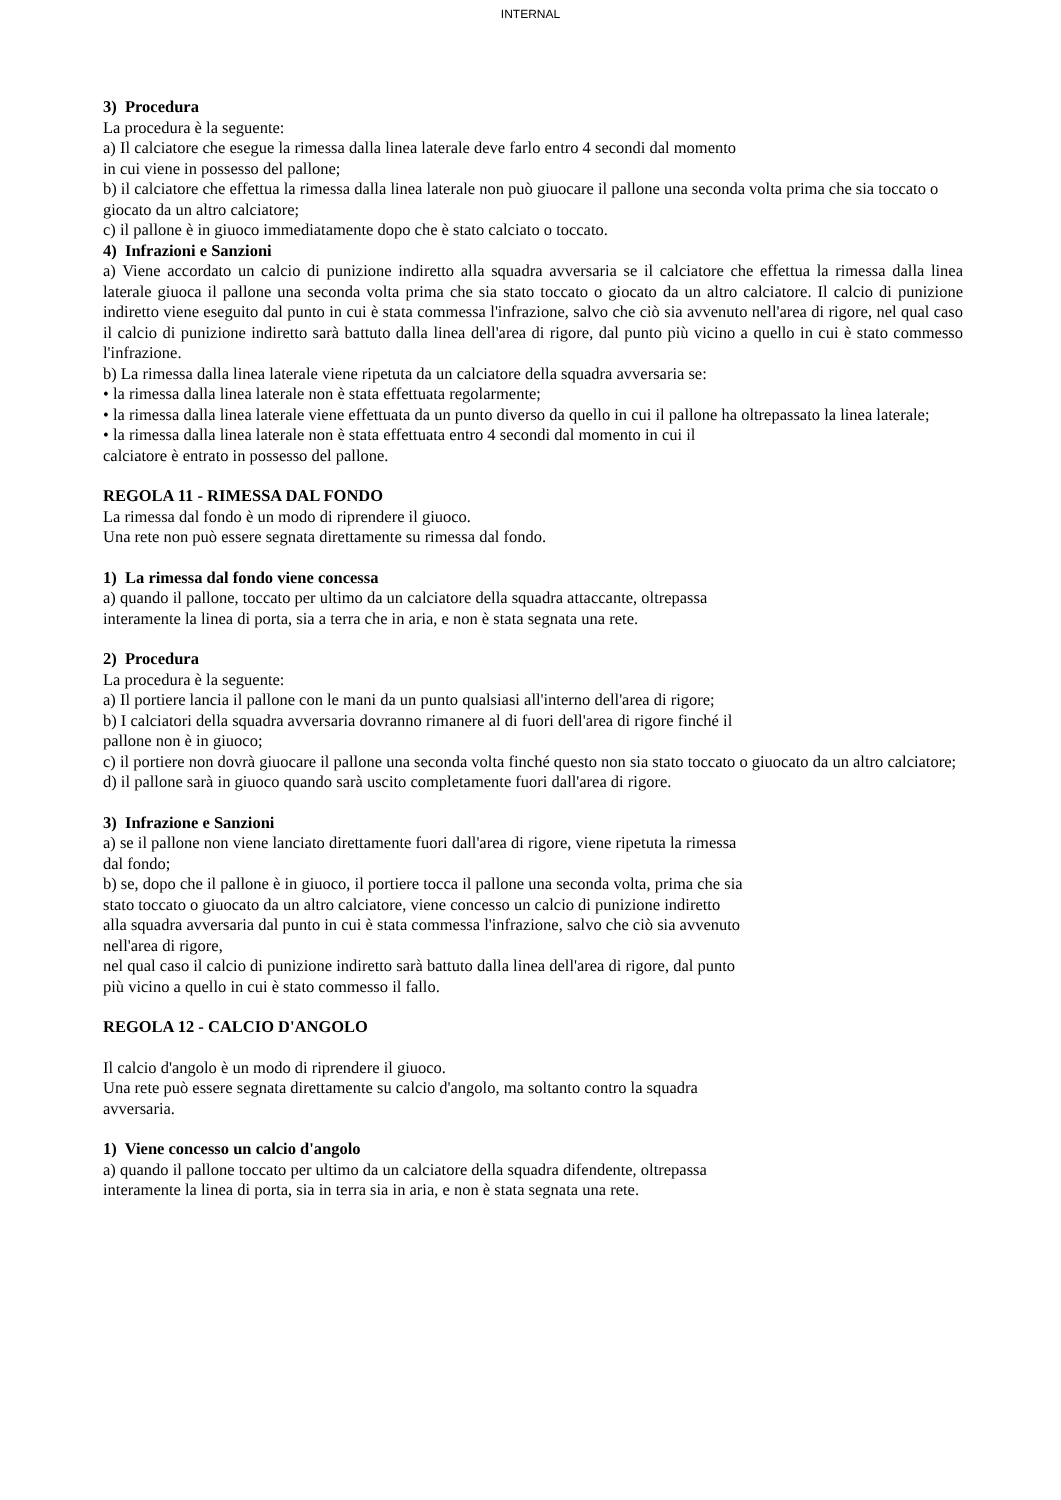INTERNAL
3) Procedura
La procedura è la seguente:
a) Il calciatore che esegue la rimessa dalla linea laterale deve farlo entro 4 secondi dal momento
in cui viene in possesso del pallone;
b) il calciatore che effettua la rimessa dalla linea laterale non può giuocare il pallone una seconda volta prima che sia toccato o giocato da un altro calciatore;
c) il pallone è in giuoco immediatamente dopo che è stato calciato o toccato.
4) Infrazioni e Sanzioni
a) Viene accordato un calcio di punizione indiretto alla squadra avversaria se il calciatore che effettua la rimessa dalla linea laterale giuoca il pallone una seconda volta prima che sia stato toccato o giocato da un altro calciatore. Il calcio di punizione indiretto viene eseguito dal punto in cui è stata commessa l'infrazione, salvo che ciò sia avvenuto nell'area di rigore, nel qual caso il calcio di punizione indiretto sarà battuto dalla linea dell'area di rigore, dal punto più vicino a quello in cui è stato commesso l'infrazione.
b) La rimessa dalla linea laterale viene ripetuta da un calciatore della squadra avversaria se:
• la rimessa dalla linea laterale non è stata effettuata regolarmente;
• la rimessa dalla linea laterale viene effettuata da un punto diverso da quello in cui il pallone ha oltrepassato la linea laterale;
• la rimessa dalla linea laterale non è stata effettuata entro 4 secondi dal momento in cui il
calciatore è entrato in possesso del pallone.
REGOLA 11 - RIMESSA DAL FONDO
La rimessa dal fondo è un modo di riprendere il giuoco.
Una rete non può essere segnata direttamente su rimessa dal fondo.
1) La rimessa dal fondo viene concessa
a) quando il pallone, toccato per ultimo da un calciatore della squadra attaccante, oltrepassa
interamente la linea di porta, sia a terra che in aria, e non è stata segnata una rete.
2) Procedura
La procedura è la seguente:
a) Il portiere lancia il pallone con le mani da un punto qualsiasi all'interno dell'area di rigore;
b) I calciatori della squadra avversaria dovranno rimanere al di fuori dell'area di rigore finché il
pallone non è in giuoco;
c) il portiere non dovrà giuocare il pallone una seconda volta finché questo non sia stato toccato o giuocato da un altro calciatore;
d) il pallone sarà in giuoco quando sarà uscito completamente fuori dall'area di rigore.
3) Infrazione e Sanzioni
a) se il pallone non viene lanciato direttamente fuori dall'area di rigore, viene ripetuta la rimessa
dal fondo;
b) se, dopo che il pallone è in giuoco, il portiere tocca il pallone una seconda volta, prima che sia
stato toccato o giuocato da un altro calciatore, viene concesso un calcio di punizione indiretto
alla squadra avversaria dal punto in cui è stata commessa l'infrazione, salvo che ciò sia avvenuto
nell'area di rigore,
nel qual caso il calcio di punizione indiretto sarà battuto dalla linea dell'area di rigore, dal punto
più vicino a quello in cui è stato commesso il fallo.
REGOLA 12 - CALCIO D'ANGOLO
Il calcio d'angolo è un modo di riprendere il giuoco.
Una rete può essere segnata direttamente su calcio d'angolo, ma soltanto contro la squadra
avversaria.
1) Viene concesso un calcio d'angolo
a) quando il pallone toccato per ultimo da un calciatore della squadra difendente, oltrepassa
interamente la linea di porta, sia in terra sia in aria, e non è stata segnata una rete.